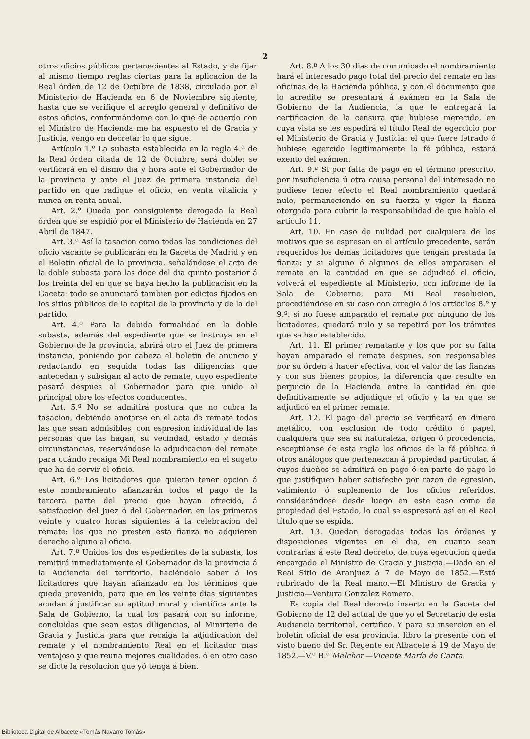2
otros oficios públicos pertenecientes al Estado, y de fijar al mismo tiempo reglas ciertas para la aplicacion de la Real órden de 12 de Octubre de 1838, circulada por el Ministerio de Hacienda en 6 de Noviembre siguiente, hasta que se verifique el arreglo general y definitivo de estos oficios, conformándome con lo que de acuerdo con el Ministro de Hacienda me ha espuesto el de Gracia y Justicia, vengo en decretar lo que sigue.
Artículo 1.º La subasta establecida en la regla 4.ª de la Real órden citada de 12 de Octubre, será doble: se verificará en el dismo dia y hora ante el Gobernador de la provincia y ante el Juez de primera instancia del partido en que radique el oficio, en venta vitalicia y nunca en renta anual.
Art. 2.º Queda por consiguiente derogada la Real órden que se espidió por el Ministerio de Hacienda en 27 Abril de 1847.
Art. 3.º Así la tasacion como todas las condiciones del oficio vacante se publicarán en la Gaceta de Madrid y en el Boletin oficial de la provincia, señalándose el acto de la doble subasta para las doce del dia quinto posterior á los treinta del en que se haya hecho la publicacisn en la Gaceta: todo se anunciará tambien por edictos fijados en los sitios públicos de la capital de la provincia y de la del partido.
Art. 4.º Para la debida formalidad en la doble subasta, además del espediente que se instruya en el Gobierno de la provincia, abrirá otro el Juez de primera instancia, poniendo por cabeza el boletin de anuncio y redactando en seguida todas las diligencias que antecedan y subsigan al acto de remate, cuyo espediente pasará despues al Gobernador para que unido al principal obre los efectos conducentes.
Art. 5.º No se admitirá postura que no cubra la tasacion, debiendo anotarse en el acta de remate todas las que sean admisibles, con espresion individual de las personas que las hagan, su vecindad, estado y demás circunstancias, reservándose la adjudicacion del remate para cuándo recaiga Mi Real nombramiento en el sugeto que ha de servir el oficio.
Art. 6.º Los licitadores que quieran tener opcion á este nombramiento afianzarán todos el pago de la tercera parte del precio que hayan ofrecido, á satisfaccion del Juez ó del Gobernador, en las primeras veinte y cuatro horas siguientes á la celebracion del remate: los que no presten esta fianza no adquieren derecho alguno al oficio.
Art. 7.º Unidos los dos espedientes de la subasta, los remitirá inmediatamente el Gobernador de la provincia á la Audiencia del territorio, haciéndolo saber á los licitadores que hayan afianzado en los términos que queda prevenido, para que en los veinte dias siguientes acudan á justificar su aptitud moral y científica ante la Sala de Gobierno, la cual los pasará con su informe, concluidas que sean estas diligencias, al Minirterio de Gracia y Justicia para que recaiga la adjudicacion del remate y el nombramiento Real en el licitador mas ventajoso y que reuna mejores cualidades, ó en otro caso se dicte la resolucion que yó tenga á bien.
Art. 8.º A los 30 dias de comunicado el nombramiento hará el interesado pago total del precio del remate en las oficinas de la Hacienda pública, y con el documento que lo acredite se presentará á exámen en la Sala de Gobierno de la Audiencia, la que le entregará la certificacion de la censura que hubiese merecido, en cuya vista se les espedirá el título Real de egercicio por el Ministerio de Gracia y Justicia: el que fuere letrado ó hubiese egercido legítimamente la fé pública, estará exento del exámen.
Art. 9.º Si por falta de pago en el término prescrito, por insuficiencia ú otra causa personal del interesado no pudiese tener efecto el Real nombramiento quedará nulo, permaneciendo en su fuerza y vigor la fianza otorgada para cubrir la responsabilidad de que habla el artículo 11.
Art. 10. En caso de nulidad por cualquiera de los motivos que se espresan en el artículo precedente, serán requeridos los demas licitadores que tengan prestada la fianza; y si alguno ó algunos de ellos amparasen el remate en la cantidad en que se adjudicó el oficio, volverá el espediente al Ministerio, con informe de la Sala de Gobierno, para Mi Real resolucion, procediéndose en su caso con arreglo á los artículos 8.º y 9.º: si no fuese amparado el remate por ninguno de los licitadores, quedará nulo y se repetirá por los trámites que se han establecido.
Art. 11. El primer rematante y los que por su falta hayan amparado el remate despues, son responsables por su órden á hacer efectiva, con el valor de las fianzas y con sus bienes propios, la diferencia que resulte en perjuicio de la Hacienda entre la cantidad en que definitivamente se adjudique el oficio y la en que se adjudicó en el primer remate.
Art. 12. El pago del precio se verificará en dinero metálico, con esclusion de todo crédito ó papel, cualquiera que sea su naturaleza, origen ó procedencia, esceptúanse de esta regla los oficios de la fé pública ú otros análogos que pertenezcan á propiedad particular, á cuyos dueños se admitirá en pago ó en parte de pago lo que justifiquen haber satisfecho por razon de egresion, valimiento ó suplemento de los oficios referidos, considerándose desde luego en este caso como de propiedad del Estado, lo cual se espresará así en el Real título que se espida.
Art. 13. Quedan derogadas todas las órdenes y disposiciones vigentes en el dia, en cuanto sean contrarias á este Real decreto, de cuya egecucion queda encargado el Ministro de Gracia y Justicia.—Dado en el Real Sitio de Aranjuez á 7 de Mayo de 1852.—Está rubricado de la Real mano.—El Ministro de Gracia y Justicia—Ventura Gonzalez Romero.
Es copia del Real decreto inserto en la Gaceta del Gobierno de 12 del actual de que yo el Secretario de esta Audiencia territorial, certifico. Y para su insercion en el boletin oficial de esa provincia, libro la presente con el visto bueno del Sr. Regente en Albacete á 19 de Mayo de 1852.—V.º B.º Melchor.—Vicente María de Canta.
Biblioteca Digital de Albacete «Tomás Navarro Tomás»